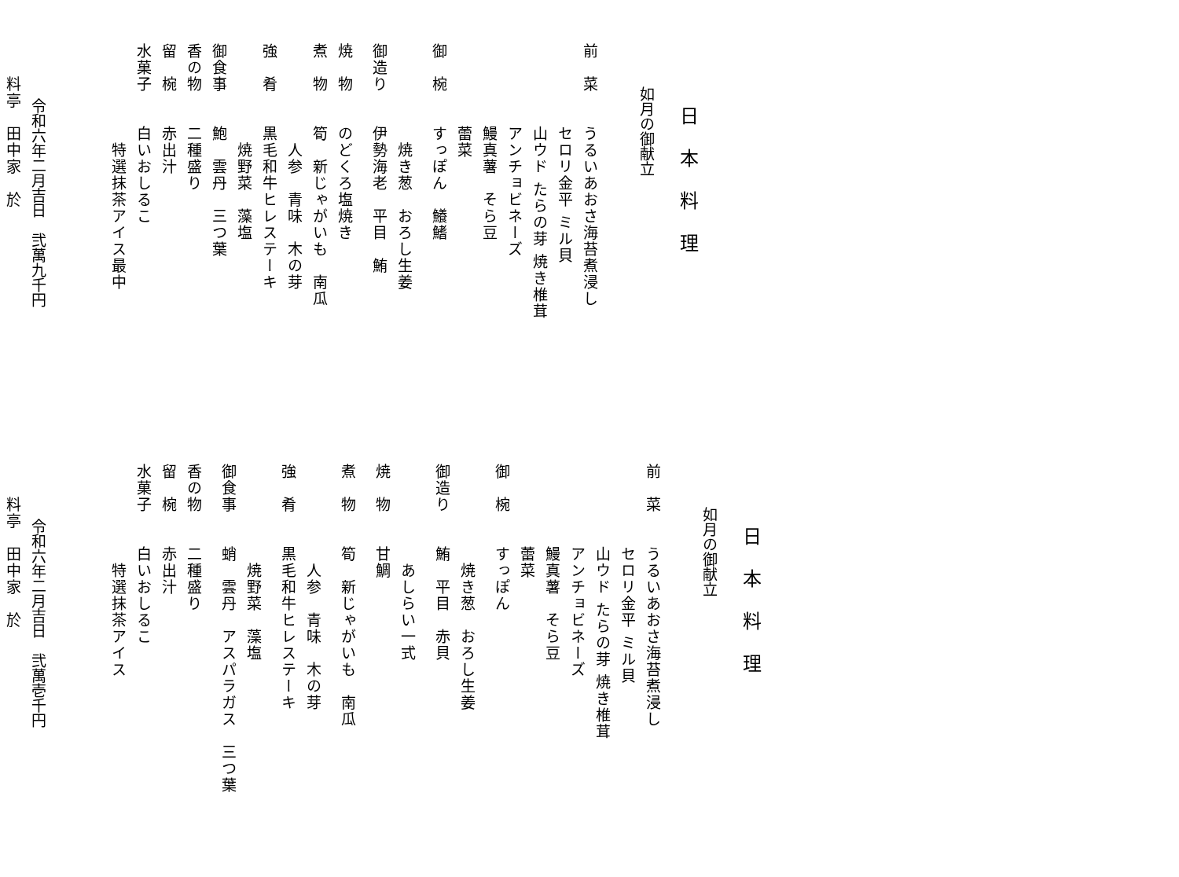日本料理
如月の御献立
前　菜　　うるいあおさ海苔煮浸し
　　　　　セロリ金平 ミル貝
　　　　　山ウド たらの芽 焼き椎茸
　　　　　アンチョビネーズ
　　　　　鰻真薯　そら豆
　　　　　蕾菜
御　椀　　すっぽん　鱶鰭
　　　　　　焼き葱　おろし生姜
御造り　　伊勢海老　平目　鮪
焼　物　　のどくろ塩焼き
煮　物　　筍　新じゃがいも　南瓜
　　　　　　人参　青味　木の芽
強　肴　　黒毛和牛ヒレステーキ
　　　　　　焼野菜　藻塩
御食事　　鮑　雲丹　三つ葉
香の物　　二種盛り
留　椀　　赤出汁
水菓子　　白いおしるこ
　　　　　　特選抹茶アイス最中
令和六年二月吉日　弐萬九千円
　　料亭　田中家　於
日本料理
如月の御献立
前　菜　　うるいあおさ海苔煮浸し
　　　　　セロリ金平 ミル貝
　　　　　山ウド たらの芽 焼き椎茸
　　　　　アンチョビネーズ
　　　　　鰻真薯　そら豆
　　　　　蕾菜
御　椀　　すっぽん
　　　　　　焼き葱　おろし生姜
御造り　　鮪　平目　赤貝
　　　　　　あしらい一式
焼　物　　甘鯛
煮　物　　筍　新じゃがいも　南瓜
　　　　　　人参　青味　木の芽
強　肴　　黒毛和牛ヒレステーキ
　　　　　　焼野菜　藻塩
御食事　　蛸　雲丹　アスパラガス　三つ葉
香の物　　二種盛り
留　椀　　赤出汁
水菓子　　白いおしるこ
　　　　　　特選抹茶アイス
令和六年二月吉日　弐萬壱千円
　　料亭　田中家　於